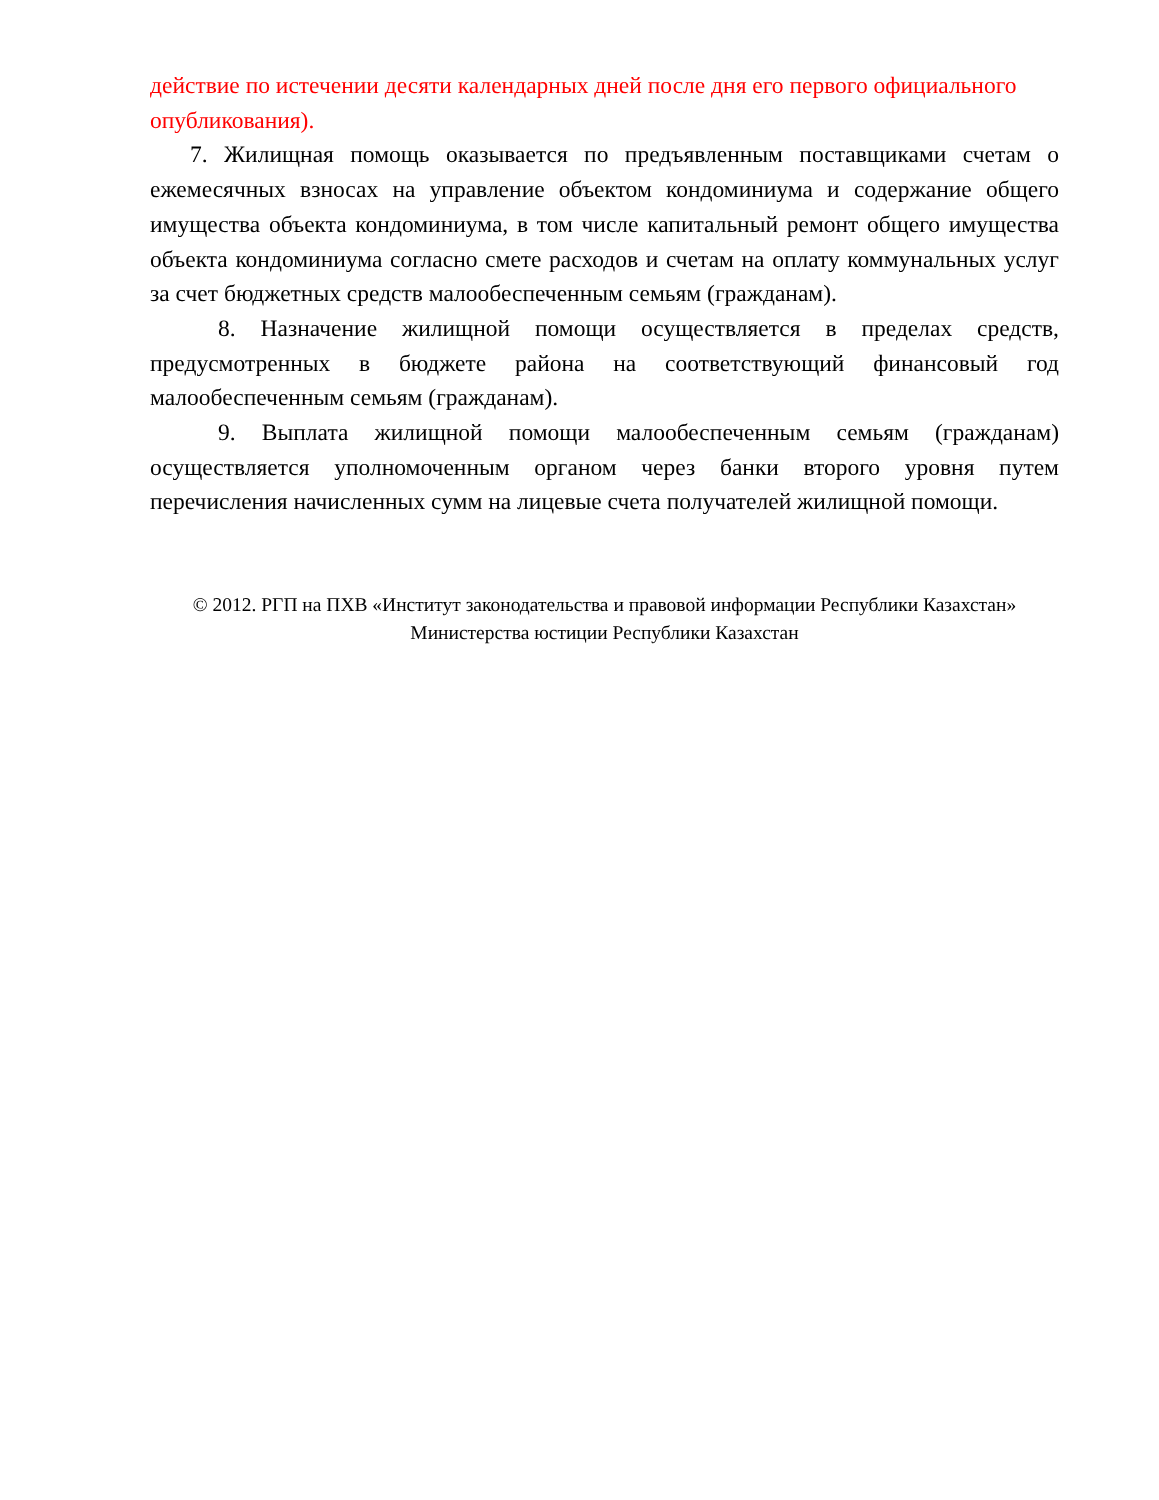действие по истечении десяти календарных дней после дня его первого официального опубликования).
7. Жилищная помощь оказывается по предъявленным поставщиками счетам о ежемесячных взносах на управление объектом кондоминиума и содержание общего имущества объекта кондоминиума, в том числе капитальный ремонт общего имущества объекта кондоминиума согласно смете расходов и счетам на оплату коммунальных услуг за счет бюджетных средств малообеспеченным семьям (гражданам).
8. Назначение жилищной помощи осуществляется в пределах средств, предусмотренных в бюджете района на соответствующий финансовый год малообеспеченным семьям (гражданам).
9. Выплата жилищной помощи малообеспеченным семьям (гражданам) осуществляется уполномоченным органом через банки второго уровня путем перечисления начисленных сумм на лицевые счета получателей жилищной помощи.
© 2012. РГП на ПХВ «Институт законодательства и правовой информации Республики Казахстан»
Министерства юстиции Республики Казахстан